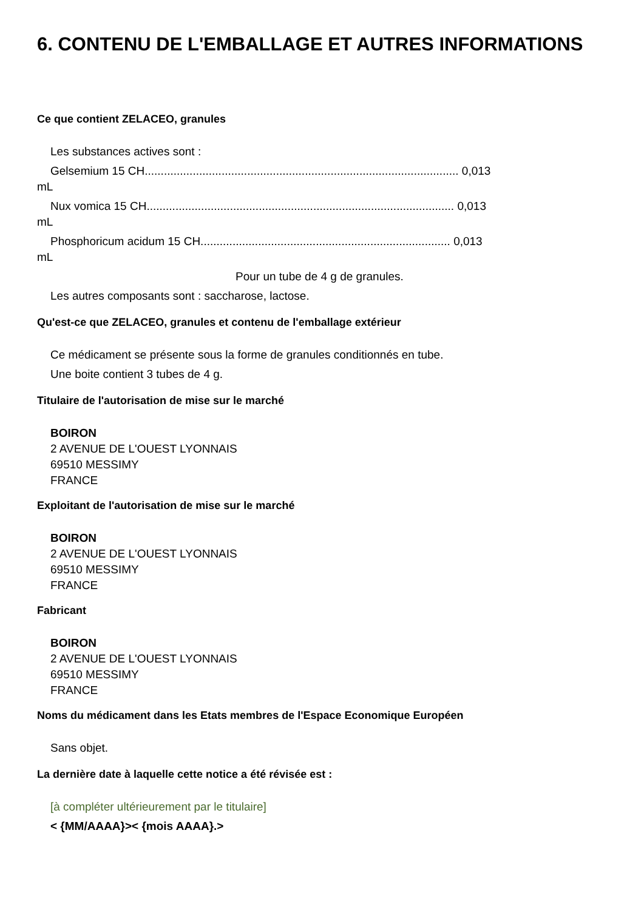6. CONTENU DE L'EMBALLAGE ET AUTRES INFORMATIONS
Ce que contient ZELACEO, granules
Les substances actives sont :
Gelsemium 15 CH.................................................................................................. 0,013
mL
Nux vomica 15 CH................................................................................................ 0,013
mL
Phosphoricum acidum 15 CH.............................................................................. 0,013
mL
Pour un tube de 4 g de granules.
Les autres composants sont : saccharose, lactose.
Qu'est-ce que ZELACEO, granules et contenu de l'emballage extérieur
Ce médicament se présente sous la forme de granules conditionnés en tube.
Une boite contient 3 tubes de 4 g.
Titulaire de l'autorisation de mise sur le marché
BOIRON
2 AVENUE DE L'OUEST LYONNAIS
69510 MESSIMY
FRANCE
Exploitant de l'autorisation de mise sur le marché
BOIRON
2 AVENUE DE L'OUEST LYONNAIS
69510 MESSIMY
FRANCE
Fabricant
BOIRON
2 AVENUE DE L'OUEST LYONNAIS
69510 MESSIMY
FRANCE
Noms du médicament dans les Etats membres de l'Espace Economique Européen
Sans objet.
La dernière date à laquelle cette notice a été révisée est :
[à compléter ultérieurement par le titulaire]
< {MM/AAAA}>< {mois AAAA}.>